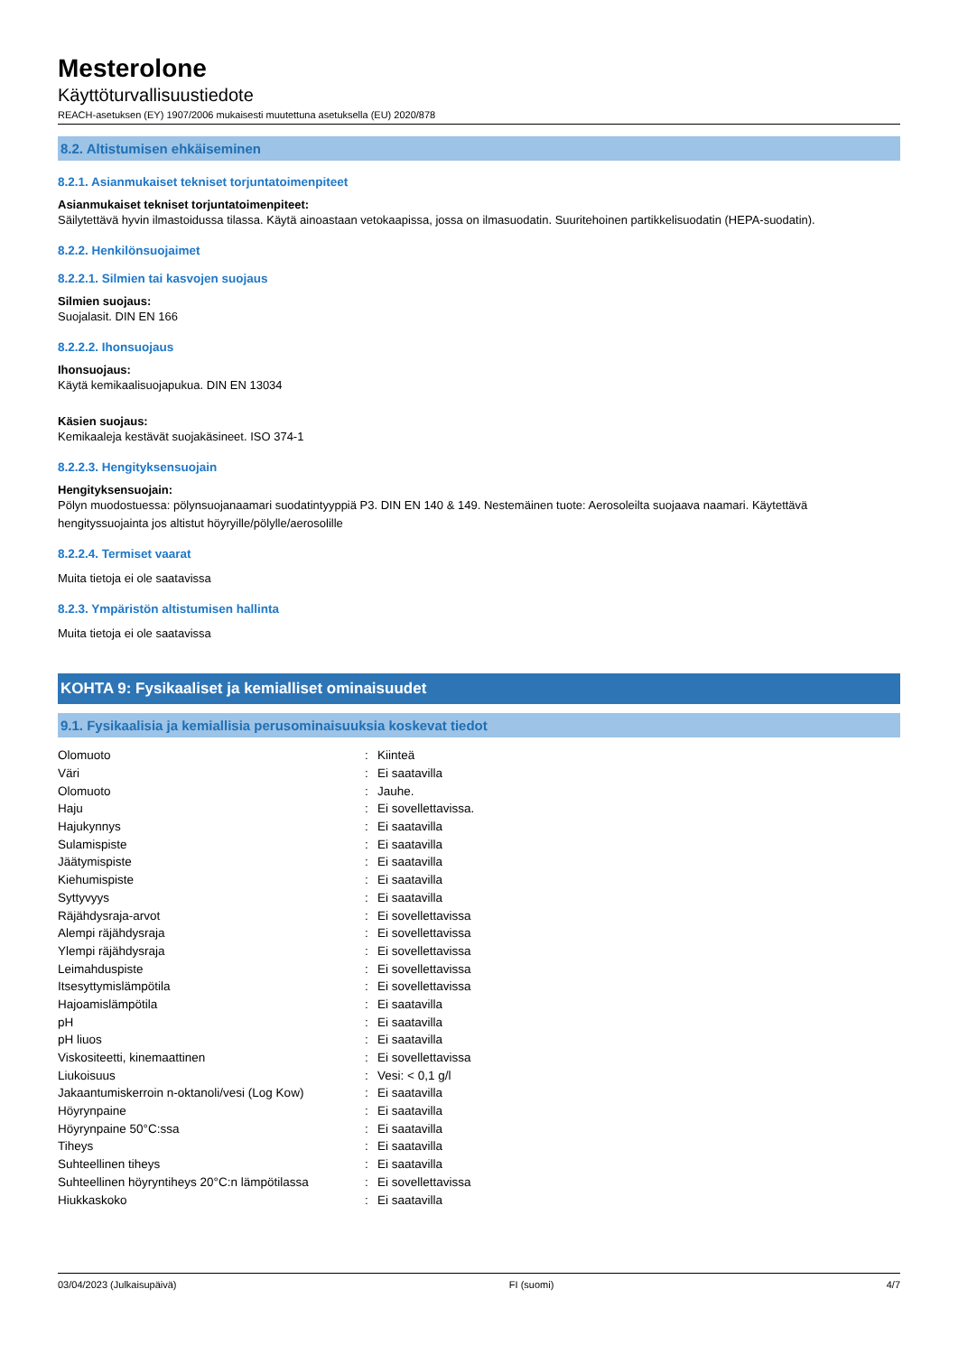Mesterolone
Käyttöturvallisuustiedote
REACH-asetuksen (EY) 1907/2006 mukaisesti muutettuna asetuksella (EU) 2020/878
8.2. Altistumisen ehkäiseminen
8.2.1. Asianmukaiset tekniset torjuntatoimenpiteet
Asianmukaiset tekniset torjuntatoimenpiteet:
Säilytettävä hyvin ilmastoidussa tilassa. Käytä ainoastaan vetokaapissa, jossa on ilmasuodatin. Suuritehoinen partikkelisuodatin (HEPA-suodatin).
8.2.2. Henkilönsuojaimet
8.2.2.1. Silmien tai kasvojen suojaus
Silmien suojaus:
Suojalasit. DIN EN 166
8.2.2.2. Ihonsuojaus
Ihonsuojaus:
Käytä kemikaalisuojapukua. DIN EN 13034
Käsien suojaus:
Kemikaaleja kestävät suojakäsineet. ISO 374-1
8.2.2.3. Hengityksensuojain
Hengityksensuojain:
Pölyn muodostuessa: pölynsuojanaamari suodatintyyppiä P3. DIN EN 140 & 149. Nestemäinen tuote: Aerosoleilta suojaava naamari. Käytettävä hengityssuojainta jos altistut höyryille/pölylle/aerosolille
8.2.2.4. Termiset vaarat
Muita tietoja ei ole saatavissa
8.2.3. Ympäristön altistumisen hallinta
Muita tietoja ei ole saatavissa
KOHTA 9: Fysikaaliset ja kemialliset ominaisuudet
9.1. Fysikaalisia ja kemiallisia perusominaisuuksia koskevat tiedot
| Olomuoto | : | Kiinteä |
| Väri | : | Ei saatavilla |
| Olomuoto | : | Jauhe. |
| Haju | : | Ei sovellettavissa. |
| Hajukynnys | : | Ei saatavilla |
| Sulamispiste | : | Ei saatavilla |
| Jäätymispiste | : | Ei saatavilla |
| Kiehumispiste | : | Ei saatavilla |
| Syttyvyys | : | Ei saatavilla |
| Räjähdysraja-arvot | : | Ei sovellettavissa |
| Alempi räjähdysraja | : | Ei sovellettavissa |
| Ylempi räjähdysraja | : | Ei sovellettavissa |
| Leimahduspiste | : | Ei sovellettavissa |
| Itsesyttymislämpötila | : | Ei sovellettavissa |
| Hajoamislämpötila | : | Ei saatavilla |
| pH | : | Ei saatavilla |
| pH liuos | : | Ei saatavilla |
| Viskositeetti, kinemaattinen | : | Ei sovellettavissa |
| Liukoisuus | : | Vesi: < 0,1 g/l |
| Jakaantumiskerroin n-oktanoli/vesi (Log Kow) | : | Ei saatavilla |
| Höyrynpaine | : | Ei saatavilla |
| Höyrynpaine 50°C:ssa | : | Ei saatavilla |
| Tiheys | : | Ei saatavilla |
| Suhteellinen tiheys | : | Ei saatavilla |
| Suhteellinen höyryntiheys 20°C:n lämpötilassa | : | Ei sovellettavissa |
| Hiukkaskoko | : | Ei saatavilla |
03/04/2023 (Julkaisupäivä) FI (suomi) 4/7